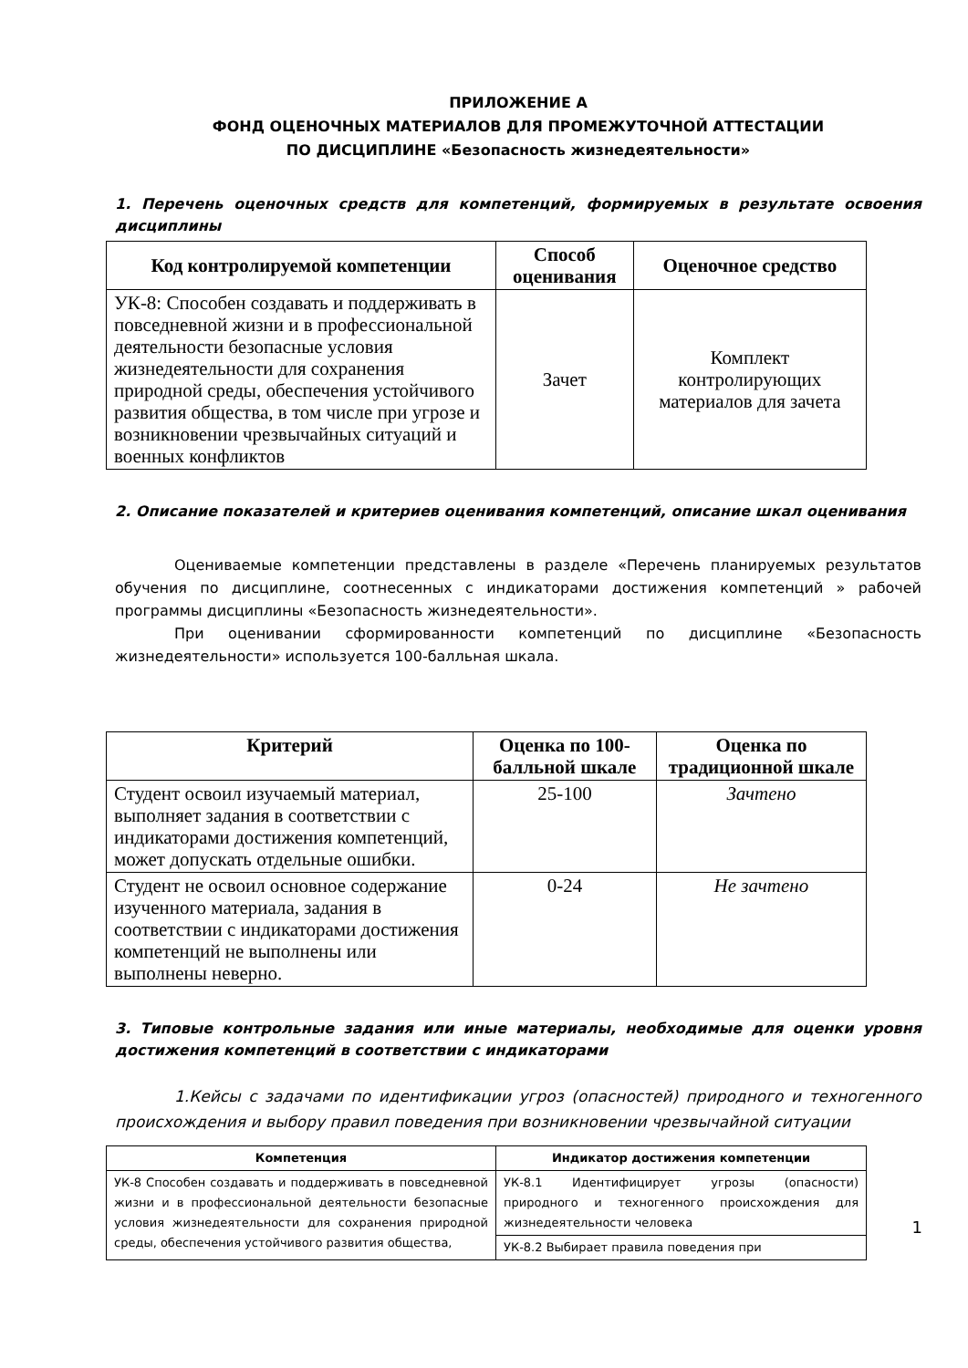ПРИЛОЖЕНИЕ А
ФОНД ОЦЕНОЧНЫХ МАТЕРИАЛОВ ДЛЯ ПРОМЕЖУТОЧНОЙ АТТЕСТАЦИИ
ПО ДИСЦИПЛИНЕ «Безопасность жизнедеятельности»
1. Перечень оценочных средств для компетенций, формируемых в результате освоения дисциплины
| Код контролируемой компетенции | Способ оценивания | Оценочное средство |
| --- | --- | --- |
| УК-8: Способен создавать и поддерживать в повседневной жизни и в профессиональной деятельности безопасные условия жизнедеятельности для сохранения природной среды, обеспечения устойчивого развития общества, в том числе при угрозе и возникновении чрезвычайных ситуаций и военных конфликтов | Зачет | Комплект контролирующих материалов для зачета |
2. Описание показателей и критериев оценивания компетенций, описание шкал оценивания
Оцениваемые компетенции представлены в разделе «Перечень планируемых результатов обучения по дисциплине, соотнесенных с индикаторами достижения компетенций » рабочей программы дисциплины «Безопасность жизнедеятельности».
При оценивании сформированности компетенций по дисциплине «Безопасность жизнедеятельности» используется 100-балльная шкала.
| Критерий | Оценка по 100-балльной шкале | Оценка по традиционной шкале |
| --- | --- | --- |
| Студент освоил изучаемый материал, выполняет задания в соответствии с индикаторами достижения компетенций, может допускать отдельные ошибки. | 25-100 | Зачтено |
| Студент не освоил основное содержание изученного материала, задания в соответствии с индикаторами достижения компетенций не выполнены или выполнены неверно. | 0-24 | Не зачтено |
3. Типовые контрольные задания или иные материалы, необходимые для оценки уровня достижения компетенций в соответствии с индикаторами
1.Кейсы с задачами по идентификации угроз (опасностей) природного и техногенного происхождения и выбору правил поведения при возникновении чрезвычайной ситуации
| Компетенция | Индикатор достижения компетенции |
| --- | --- |
| УК-8 Способен создавать и поддерживать в повседневной жизни и в профессиональной деятельности безопасные условия жизнедеятельности для сохранения природной среды, обеспечения устойчивого развития общества, | УК-8.1 Идентифицирует угрозы (опасности) природного и техногенного происхождения для жизнедеятельности человека |
| | УК-8.2 Выбирает правила поведения при |
1